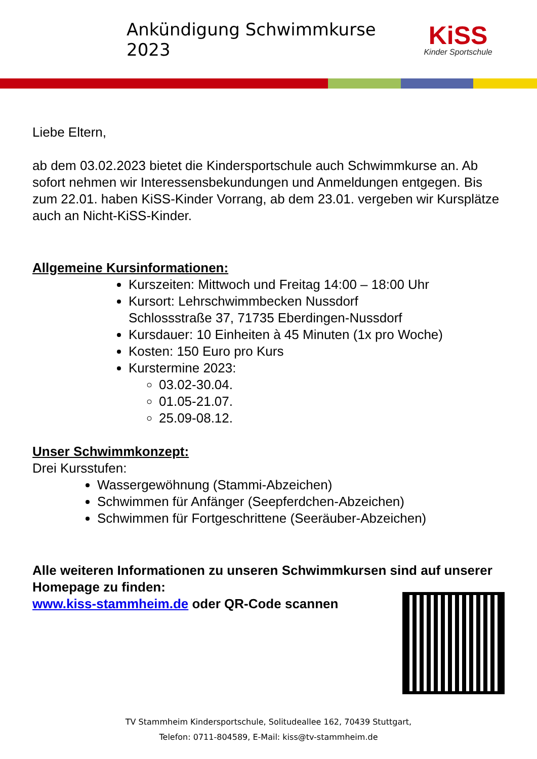Ankündigung Schwimmkurse 2023
KiSS
Kinder Sportschule
Liebe Eltern,
ab dem 03.02.2023 bietet die Kindersportschule auch Schwimmkurse an. Ab sofort nehmen wir Interessensbekundungen und Anmeldungen entgegen. Bis zum 22.01. haben KiSS-Kinder Vorrang, ab dem 23.01. vergeben wir Kursplätze auch an Nicht-KiSS-Kinder.
Allgemeine Kursinformationen:
Kurszeiten: Mittwoch und Freitag 14:00 – 18:00 Uhr
Kursort: Lehrschwimmbecken Nussdorf
Schlossstraße 37, 71735 Eberdingen-Nussdorf
Kursdauer: 10 Einheiten à 45 Minuten (1x pro Woche)
Kosten: 150 Euro pro Kurs
Kurstermine 2023:
03.02-30.04.
01.05-21.07.
25.09-08.12.
Unser Schwimmkonzept:
Drei Kursstufen:
Wassergewöhnung (Stammi-Abzeichen)
Schwimmen für Anfänger (Seepferdchen-Abzeichen)
Schwimmen für Fortgeschrittene (Seeräuber-Abzeichen)
Alle weiteren Informationen zu unseren Schwimmkursen sind auf unserer Homepage zu finden:
www.kiss-stammheim.de oder QR-Code scannen
TV Stammheim Kindersportschule, Solitudeallee 162, 70439 Stuttgart,
Telefon: 0711-804589, E-Mail: kiss@tv-stammheim.de